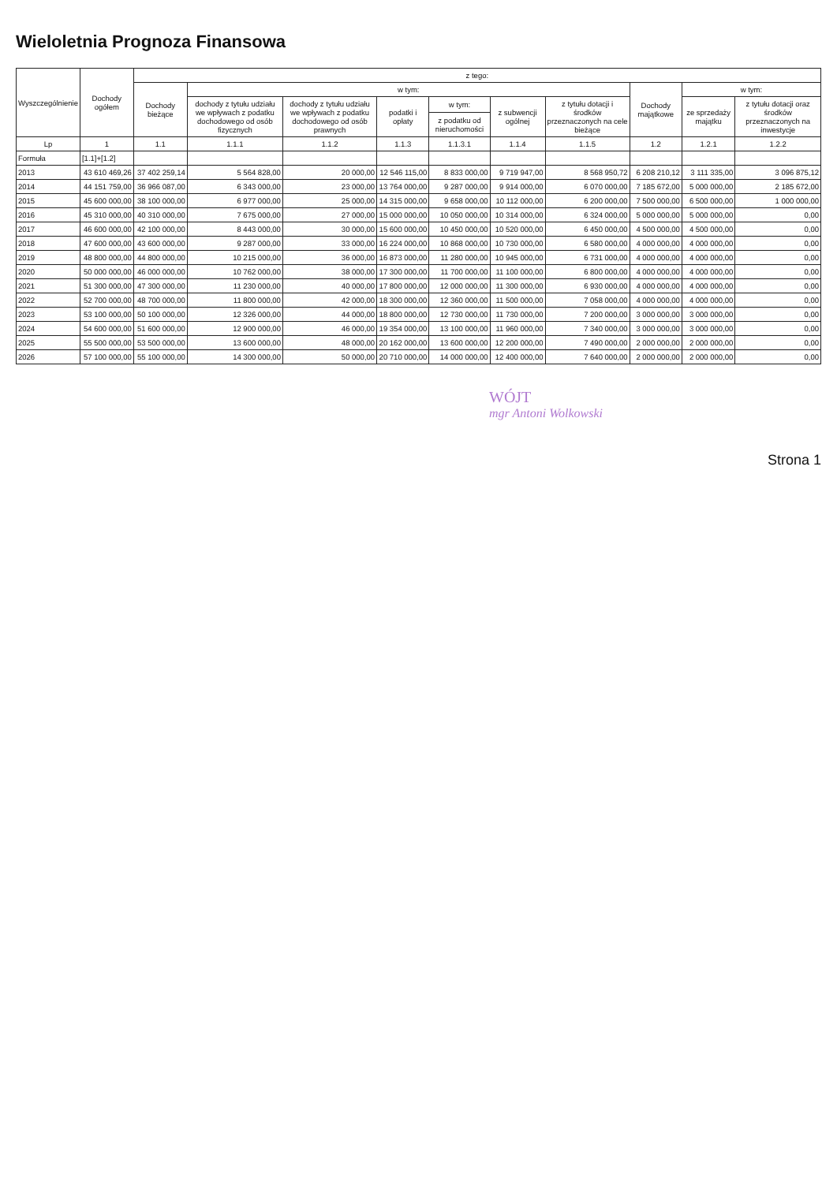Wieloletnia Prognoza Finansowa
| Wyszczególnienie | Dochody ogółem | z tego: | | | | | | | | | |
| --- | --- | --- | --- | --- | --- | --- | --- | --- | --- | --- | --- |
| | | Dochody bieżące | w tym: | | | | | | Dochody majątkowe | w tym: | |
| | | | dochody z tytułu udziału we wpływach z podatku dochodowego od osób fizycznych | dochody z tytułu udziału we wpływach z podatku dochodowego od osób prawnych | podatki i opłaty | w tym: | z subwencji ogólnej | z tytułu dotacji i środków przeznaczonych na cele bieżące | | ze sprzedaży majątku | z tytułu dotacji oraz środków przeznaczonych na inwestycje |
| | | | | | | z podatku od nieruchomości | | | | | |
| Lp | 1 | 1.1 | 1.1.1 | 1.1.2 | 1.1.3 | 1.1.3.1 | 1.1.4 | 1.1.5 | 1.2 | 1.2.1 | 1.2.2 |
| Formuła | [1.1]+[1.2] | | | | | | | | | | |
| 2013 | 43 610 469,26 | 37 402 259,14 | 5 564 828,00 | 20 000,00 | 12 546 115,00 | 8 833 000,00 | 9 719 947,00 | 8 568 950,72 | 6 208 210,12 | 3 111 335,00 | 3 096 875,12 |
| 2014 | 44 151 759,00 | 36 966 087,00 | 6 343 000,00 | 23 000,00 | 13 764 000,00 | 9 287 000,00 | 9 914 000,00 | 6 070 000,00 | 7 185 672,00 | 5 000 000,00 | 2 185 672,00 |
| 2015 | 45 600 000,00 | 38 100 000,00 | 6 977 000,00 | 25 000,00 | 14 315 000,00 | 9 658 000,00 | 10 112 000,00 | 6 200 000,00 | 7 500 000,00 | 6 500 000,00 | 1 000 000,00 |
| 2016 | 45 310 000,00 | 40 310 000,00 | 7 675 000,00 | 27 000,00 | 15 000 000,00 | 10 050 000,00 | 10 314 000,00 | 6 324 000,00 | 5 000 000,00 | 5 000 000,00 | 0,00 |
| 2017 | 46 600 000,00 | 42 100 000,00 | 8 443 000,00 | 30 000,00 | 15 600 000,00 | 10 450 000,00 | 10 520 000,00 | 6 450 000,00 | 4 500 000,00 | 4 500 000,00 | 0,00 |
| 2018 | 47 600 000,00 | 43 600 000,00 | 9 287 000,00 | 33 000,00 | 16 224 000,00 | 10 868 000,00 | 10 730 000,00 | 6 580 000,00 | 4 000 000,00 | 4 000 000,00 | 0,00 |
| 2019 | 48 800 000,00 | 44 800 000,00 | 10 215 000,00 | 36 000,00 | 16 873 000,00 | 11 280 000,00 | 10 945 000,00 | 6 731 000,00 | 4 000 000,00 | 4 000 000,00 | 0,00 |
| 2020 | 50 000 000,00 | 46 000 000,00 | 10 762 000,00 | 38 000,00 | 17 300 000,00 | 11 700 000,00 | 11 100 000,00 | 6 800 000,00 | 4 000 000,00 | 4 000 000,00 | 0,00 |
| 2021 | 51 300 000,00 | 47 300 000,00 | 11 230 000,00 | 40 000,00 | 17 800 000,00 | 12 000 000,00 | 11 300 000,00 | 6 930 000,00 | 4 000 000,00 | 4 000 000,00 | 0,00 |
| 2022 | 52 700 000,00 | 48 700 000,00 | 11 800 000,00 | 42 000,00 | 18 300 000,00 | 12 360 000,00 | 11 500 000,00 | 7 058 000,00 | 4 000 000,00 | 4 000 000,00 | 0,00 |
| 2023 | 53 100 000,00 | 50 100 000,00 | 12 326 000,00 | 44 000,00 | 18 800 000,00 | 12 730 000,00 | 11 730 000,00 | 7 200 000,00 | 3 000 000,00 | 3 000 000,00 | 0,00 |
| 2024 | 54 600 000,00 | 51 600 000,00 | 12 900 000,00 | 46 000,00 | 19 354 000,00 | 13 100 000,00 | 11 960 000,00 | 7 340 000,00 | 3 000 000,00 | 3 000 000,00 | 0,00 |
| 2025 | 55 500 000,00 | 53 500 000,00 | 13 600 000,00 | 48 000,00 | 20 162 000,00 | 13 600 000,00 | 12 200 000,00 | 7 490 000,00 | 2 000 000,00 | 2 000 000,00 | 0,00 |
| 2026 | 57 100 000,00 | 55 100 000,00 | 14 300 000,00 | 50 000,00 | 20 710 000,00 | 14 000 000,00 | 12 400 000,00 | 7 640 000,00 | 2 000 000,00 | 2 000 000,00 | 0,00 |
WÓJT
mgr Antoni Wolkowski
Strona 1